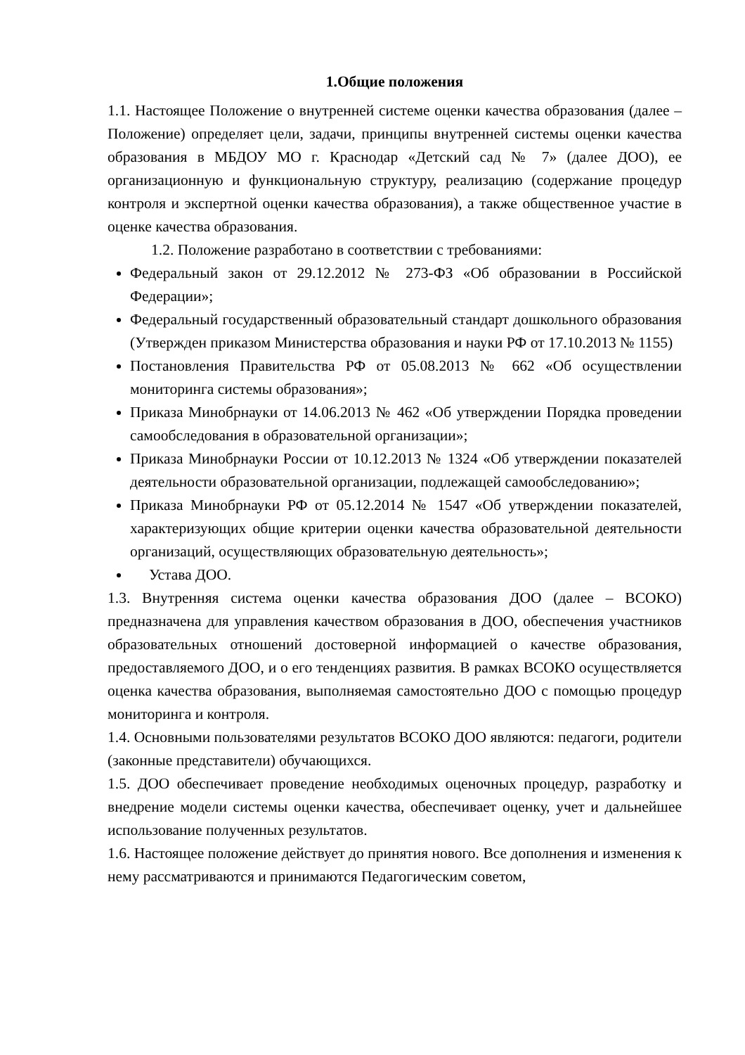1.Общие положения
1.1. Настоящее Положение о внутренней системе оценки качества образования (далее – Положение) определяет цели, задачи, принципы внутренней системы оценки качества образования в МБДОУ МО г. Краснодар «Детский сад № 7» (далее ДОО), ее организационную и функциональную структуру, реализацию (содержание процедур контроля и экспертной оценки качества образования), а также общественное участие в оценке качества образования.
1.2. Положение разработано в соответствии с требованиями:
Федеральный закон от 29.12.2012 № 273-ФЗ «Об образовании в Российской Федерации»;
Федеральный государственный образовательный стандарт дошкольного образования (Утвержден приказом Министерства образования и науки РФ от 17.10.2013 № 1155)
Постановления Правительства РФ от 05.08.2013 № 662 «Об осуществлении мониторинга системы образования»;
Приказа Минобрнауки от 14.06.2013 № 462 «Об утверждении Порядка проведении самообследования в образовательной организации»;
Приказа Минобрнауки России от 10.12.2013 № 1324 «Об утверждении показателей деятельности образовательной организации, подлежащей самообследованию»;
Приказа Минобрнауки РФ от 05.12.2014 № 1547 «Об утверждении показателей, характеризующих общие критерии оценки качества образовательной деятельности организаций, осуществляющих образовательную деятельность»;
Устава ДОО.
1.3. Внутренняя система оценки качества образования ДОО (далее – ВСОКО) предназначена для управления качеством образования в ДОО, обеспечения участников образовательных отношений достоверной информацией о качестве образования, предоставляемого ДОО, и о его тенденциях развития. В рамках ВСОКО осуществляется оценка качества образования, выполняемая самостоятельно ДОО с помощью процедур мониторинга и контроля.
1.4. Основными пользователями результатов ВСОКО ДОО являются: педагоги, родители (законные представители) обучающихся.
1.5. ДОО обеспечивает проведение необходимых оценочных процедур, разработку и внедрение модели системы оценки качества, обеспечивает оценку, учет и дальнейшее использование полученных результатов.
1.6. Настоящее положение действует до принятия нового. Все дополнения и изменения к нему рассматриваются и принимаются Педагогическим советом,